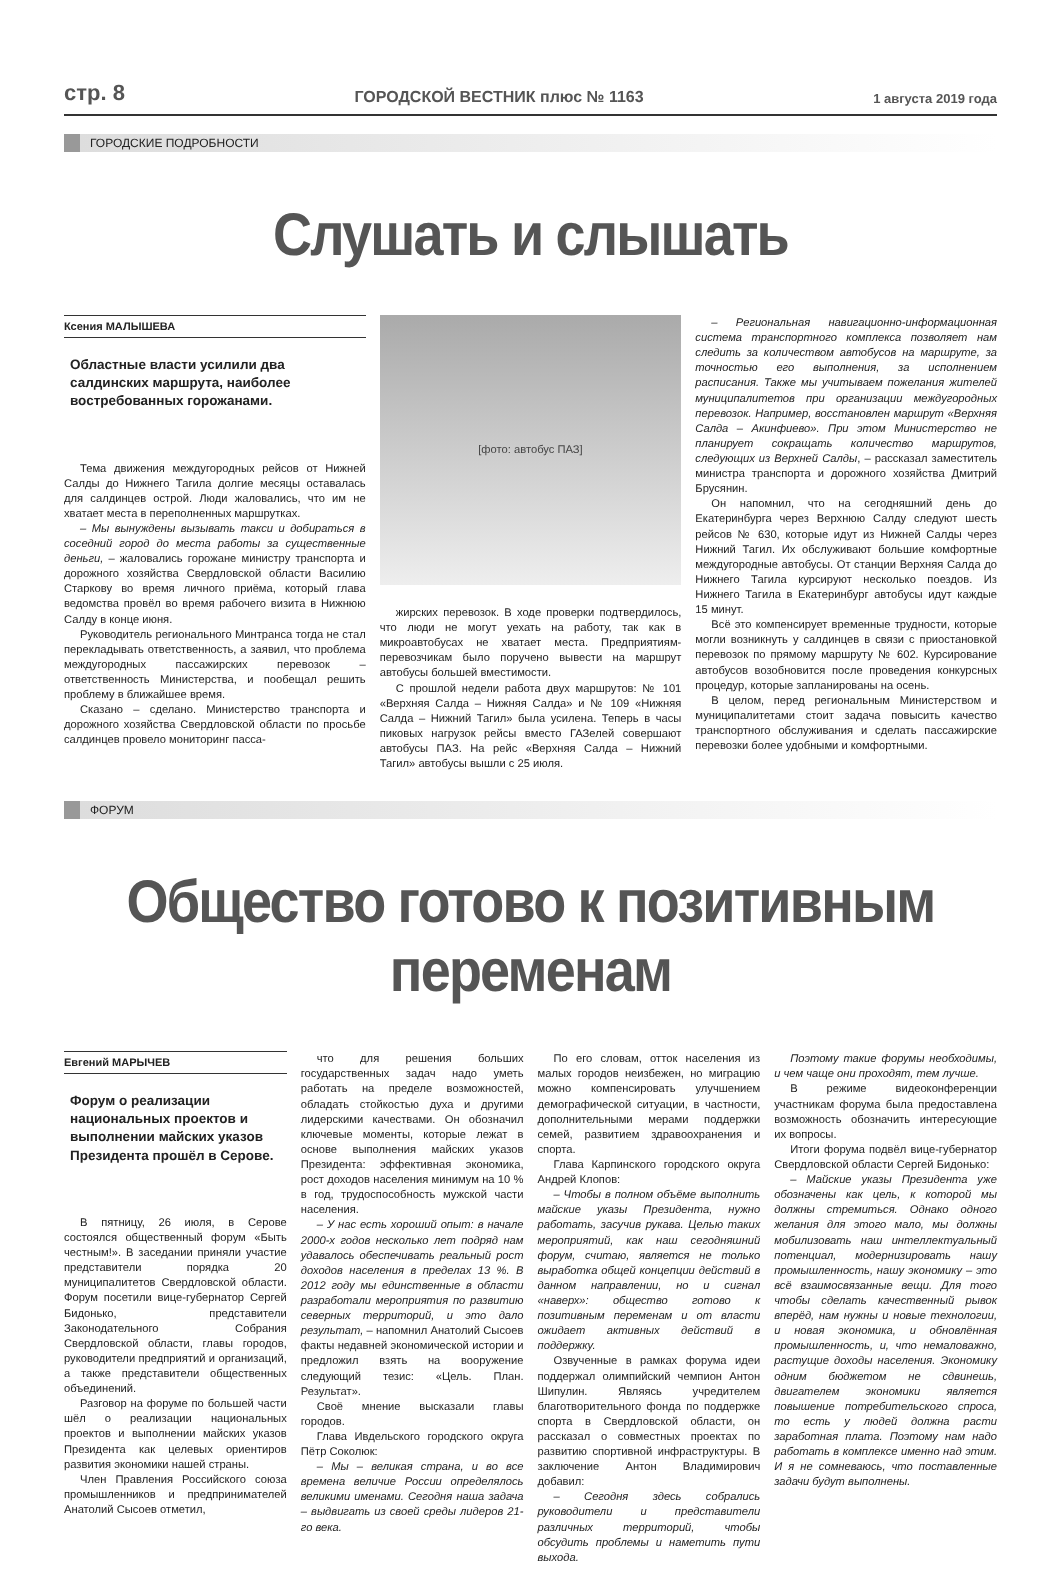стр. 8 ГОРОДСКОЙ ВЕСТНИК плюс № 1163 1 августа 2019 года
ГОРОДСКИЕ ПОДРОБНОСТИ
Слушать и слышать
Ксения МАЛЫШЕВА
Областные власти усилили два салдинских маршрута, наиболее востребованных горожанами.
Тема движения междугородных рейсов от Нижней Салды до Нижнего Тагила долгие месяцы оставалась для салдинцев острой. Люди жаловались, что им не хватает места в переполненных маршрутках.
– Мы вынуждены вызывать такси и добираться в соседний город до места работы за существенные деньги, – жаловались горожане министру транспорта и дорожного хозяйства Свердловской области Василию Старкову во время личного приёма, который глава ведомства провёл во время рабочего визита в Нижнюю Салду в конце июня.
Руководитель регионального Минтранса тогда не стал перекладывать ответственность, а заявил, что проблема междугородных пассажирских перевозок – ответственность Министерства, и пообещал решить проблему в ближайшее время.
Сказано – сделано. Министерство транспорта и дорожного хозяйства Свердловской области по просьбе салдинцев провело мониторинг пасса-
[фото: автобус ПАЗ]
жирских перевозок. В ходе проверки подтвердилось, что люди не могут уехать на работу, так как в микроавтобусах не хватает места. Предприятиям-перевозчикам было поручено вывести на маршрут автобусы большей вместимости.
С прошлой недели работа двух маршрутов: № 101 «Верхняя Салда – Нижняя Салда» и № 109 «Нижняя Салда – Нижний Тагил» была усилена. Теперь в часы пиковых нагрузок рейсы вместо ГАЗелей совершают автобусы ПАЗ. На рейс «Верхняя Салда – Нижний Тагил» автобусы вышли с 25 июля.
– Региональная навигационно-информационная система транспортного комплекса позволяет нам следить за количеством автобусов на маршруте, за точностью его выполнения, за исполнением расписания. Также мы учитываем пожелания жителей муниципалитетов при организации междугородных перевозок. Например, восстановлен маршрут «Верхняя Салда – Акинфиево». При этом Министерство не планирует сокращать количество маршрутов, следующих из Верхней Салды, – рассказал заместитель министра транспорта и дорожного хозяйства Дмитрий Брусянин.
Он напомнил, что на сегодняшний день до Екатеринбурга через Верхнюю Салду следуют шесть рейсов № 630, которые идут из Нижней Салды через Нижний Тагил. Их обслуживают большие комфортные междугородные автобусы. От станции Верхняя Салда до Нижнего Тагила курсируют несколько поездов. Из Нижнего Тагила в Екатеринбург автобусы идут каждые 15 минут.
Всё это компенсирует временные трудности, которые могли возникнуть у салдинцев в связи с приостановкой перевозок по прямому маршруту № 602. Курсирование автобусов возобновится после проведения конкурсных процедур, которые запланированы на осень.
В целом, перед региональным Министерством и муниципалитетами стоит задача повысить качество транспортного обслуживания и сделать пассажирские перевозки более удобными и комфортными.
ФОРУМ
Общество готово к позитивным переменам
Евгений МАРЫЧЕВ
Форум о реализации национальных проектов и выполнении майских указов Президента прошёл в Серове.
В пятницу, 26 июля, в Серове состоялся общественный форум «Быть честным!». В заседании приняли участие представители порядка 20 муниципалитетов Свердловской области. Форум посетили вице-губернатор Сергей Бидонько, представители Законодательного Собрания Свердловской области, главы городов, руководители предприятий и организаций, а также представители общественных объединений.
Разговор на форуме по большей части шёл о реализации национальных проектов и выполнении майских указов Президента как целевых ориентиров развития экономики нашей страны.
Член Правления Российского союза промышленников и предпринимателей Анатолий Сысоев отметил,
что для решения больших государственных задач надо уметь работать на пределе возможностей, обладать стойкостью духа и другими лидерскими качествами. Он обозначил ключевые моменты, которые лежат в основе выполнения майских указов Президента: эффективная экономика, рост доходов населения минимум на 10 % в год, трудоспособность мужской части населения.
– У нас есть хороший опыт: в начале 2000-х годов несколько лет подряд нам удавалось обеспечивать реальный рост доходов населения в пределах 13 %. В 2012 году мы единственные в области разработали мероприятия по развитию северных территорий, и это дало результат, – напомнил Анатолий Сысоев факты недавней экономической истории и предложил взять на вооружение следующий тезис: «Цель. План. Результат».
Своё мнение высказали главы городов.
Глава Ивдельского городского округа Пётр Соколюк:
– Мы – великая страна, и во все времена величие России определялось великими именами. Сегодня наша задача – выдвигать из своей среды лидеров 21-го века.
По его словам, отток населения из малых городов неизбежен, но миграцию можно компенсировать улучшением демографической ситуации, в частности, дополнительными мерами поддержки семей, развитием здравоохранения и спорта.
Глава Карпинского городского округа Андрей Клопов:
– Чтобы в полном объёме выполнить майские указы Президента, нужно работать, засучив рукава. Целью таких мероприятий, как наш сегодняшний форум, считаю, является не только выработка общей концепции действий в данном направлении, но и сигнал «наверх»: общество готово к позитивным переменам и от власти ожидает активных действий в поддержку.
Озвученные в рамках форума идеи поддержал олимпийский чемпион Антон Шипулин. Являясь учредителем благотворительного фонда по поддержке спорта в Свердловской области, он рассказал о совместных проектах по развитию спортивной инфраструктуры. В заключение Антон Владимирович добавил:
– Сегодня здесь собрались руководители и представители различных территорий, чтобы обсудить проблемы и наметить пути выхода.
Поэтому такие форумы необходимы, и чем чаще они проходят, тем лучше.
В режиме видеоконференции участникам форума была предоставлена возможность обозначить интересующие их вопросы.
Итоги форума подвёл вице-губернатор Свердловской области Сергей Бидонько:
– Майские указы Президента уже обозначены как цель, к которой мы должны стремиться. Однако одного желания для этого мало, мы должны мобилизовать наш интеллектуальный потенциал, модернизировать нашу промышленность, нашу экономику – это всё взаимосвязанные вещи. Для того чтобы сделать качественный рывок вперёд, нам нужны и новые технологии, и новая экономика, и обновлённая промышленность, и, что немаловажно, растущие доходы населения. Экономику одним бюджетом не сдвинешь, двигателем экономики является повышение потребительского спроса, то есть у людей должна расти заработная плата. Поэтому нам надо работать в комплексе именно над этим. И я не сомневаюсь, что поставленные задачи будут выполнены.